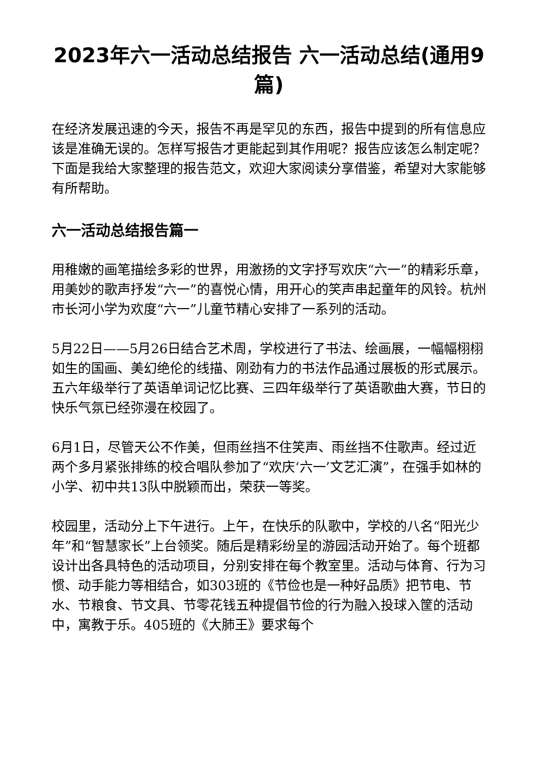2023年六一活动总结报告 六一活动总结(通用9篇)
在经济发展迅速的今天，报告不再是罕见的东西，报告中提到的所有信息应该是准确无误的。怎样写报告才更能起到其作用呢？报告应该怎么制定呢？下面是我给大家整理的报告范文，欢迎大家阅读分享借鉴，希望对大家能够有所帮助。
六一活动总结报告篇一
用稚嫩的画笔描绘多彩的世界，用激扬的文字抒写欢庆“六一”的精彩乐章，用美妙的歌声抒发“六一”的喜悦心情，用开心的笑声串起童年的风铃。杭州市长河小学为欢度“六一”儿童节精心安排了一系列的活动。
5月22日——5月26日结合艺术周，学校进行了书法、绘画展，一幅幅栩栩如生的国画、美幻绝伦的线描、刚劲有力的书法作品通过展板的形式展示。五六年级举行了英语单词记忆比赛、三四年级举行了英语歌曲大赛，节日的快乐气氛已经弥漫在校园了。
6月1日，尽管天公不作美，但雨丝挡不住笑声、雨丝挡不住歌声。经过近两个多月紧张排练的校合唱队参加了“欢庆‘六一’文艺汇演”，在强手如林的小学、初中共13队中脱颖而出，荣获一等奖。
校园里，活动分上下午进行。上午，在快乐的队歌中，学校的八名“阳光少年”和“智慧家长”上台领奖。随后是精彩纷呈的游园活动开始了。每个班都设计出各具特色的活动项目，分别安排在每个教室里。活动与体育、行为习惯、动手能力等相结合，如303班的《节俭也是一种好品质》把节电、节水、节粮食、节文具、节零花钱五种提倡节俭的行为融入投球入筐的活动中，寓教于乐。405班的《大肺王》要求每个